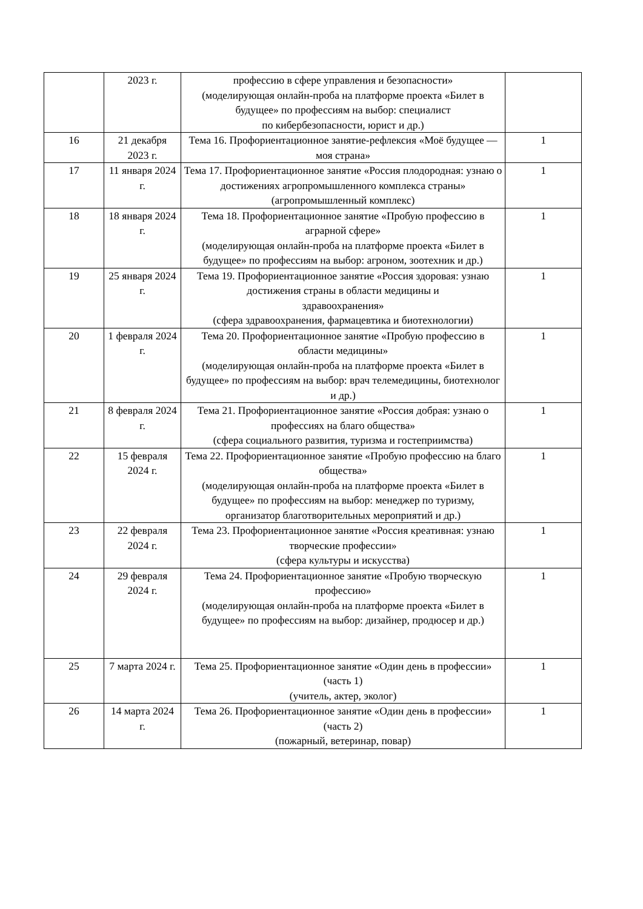| | 2023 г. | профессию в сфере управления и безопасности» (моделирующая онлайн-проба на платформе проекта «Билет в будущее» по профессиям на выбор: специалист по кибербезопасности, юрист и др.) | |
| 16 | 21 декабря 2023 г. | Тема 16. Профориентационное занятие-рефлексия «Моё будущее — моя страна» | 1 |
| 17 | 11 января 2024 г. | Тема 17. Профориентационное занятие «Россия плодородная: узнаю о достижениях агропромышленного комплекса страны» (агропромышленный комплекс) | 1 |
| 18 | 18 января 2024 г. | Тема 18. Профориентационное занятие «Пробую профессию в аграрной сфере» (моделирующая онлайн-проба на платформе проекта «Билет в будущее» по профессиям на выбор: агроном, зоотехник и др.) | 1 |
| 19 | 25 января 2024 г. | Тема 19. Профориентационное занятие «Россия здоровая: узнаю достижения страны в области медицины и здравоохранения» (сфера здравоохранения, фармацевтика и биотехнологии) | 1 |
| 20 | 1 февраля 2024 г. | Тема 20. Профориентационное занятие «Пробую профессию в области медицины» (моделирующая онлайн-проба на платформе проекта «Билет в будущее» по профессиям на выбор: врач телемедицины, биотехнолог и др.) | 1 |
| 21 | 8 февраля 2024 г. | Тема 21. Профориентационное занятие «Россия добрая: узнаю о профессиях на благо общества» (сфера социального развития, туризма и гостеприимства) | 1 |
| 22 | 15 февраля 2024 г. | Тема 22. Профориентационное занятие «Пробую профессию на благо общества» (моделирующая онлайн-проба на платформе проекта «Билет в будущее» по профессиям на выбор: менеджер по туризму, организатор благотворительных мероприятий и др.) | 1 |
| 23 | 22 февраля 2024 г. | Тема 23. Профориентационное занятие «Россия креативная: узнаю творческие профессии» (сфера культуры и искусства) | 1 |
| 24 | 29 февраля 2024 г. | Тема 24. Профориентационное занятие «Пробую творческую профессию» (моделирующая онлайн-проба на платформе проекта «Билет в будущее» по профессиям на выбор: дизайнер, продюсер и др.) | 1 |
| 25 | 7 марта 2024 г. | Тема 25. Профориентационное занятие «Один день в профессии» (часть 1) (учитель, актер, эколог) | 1 |
| 26 | 14 марта 2024 г. | Тема 26. Профориентационное занятие «Один день в профессии» (часть 2) (пожарный, ветеринар, повар) | 1 |